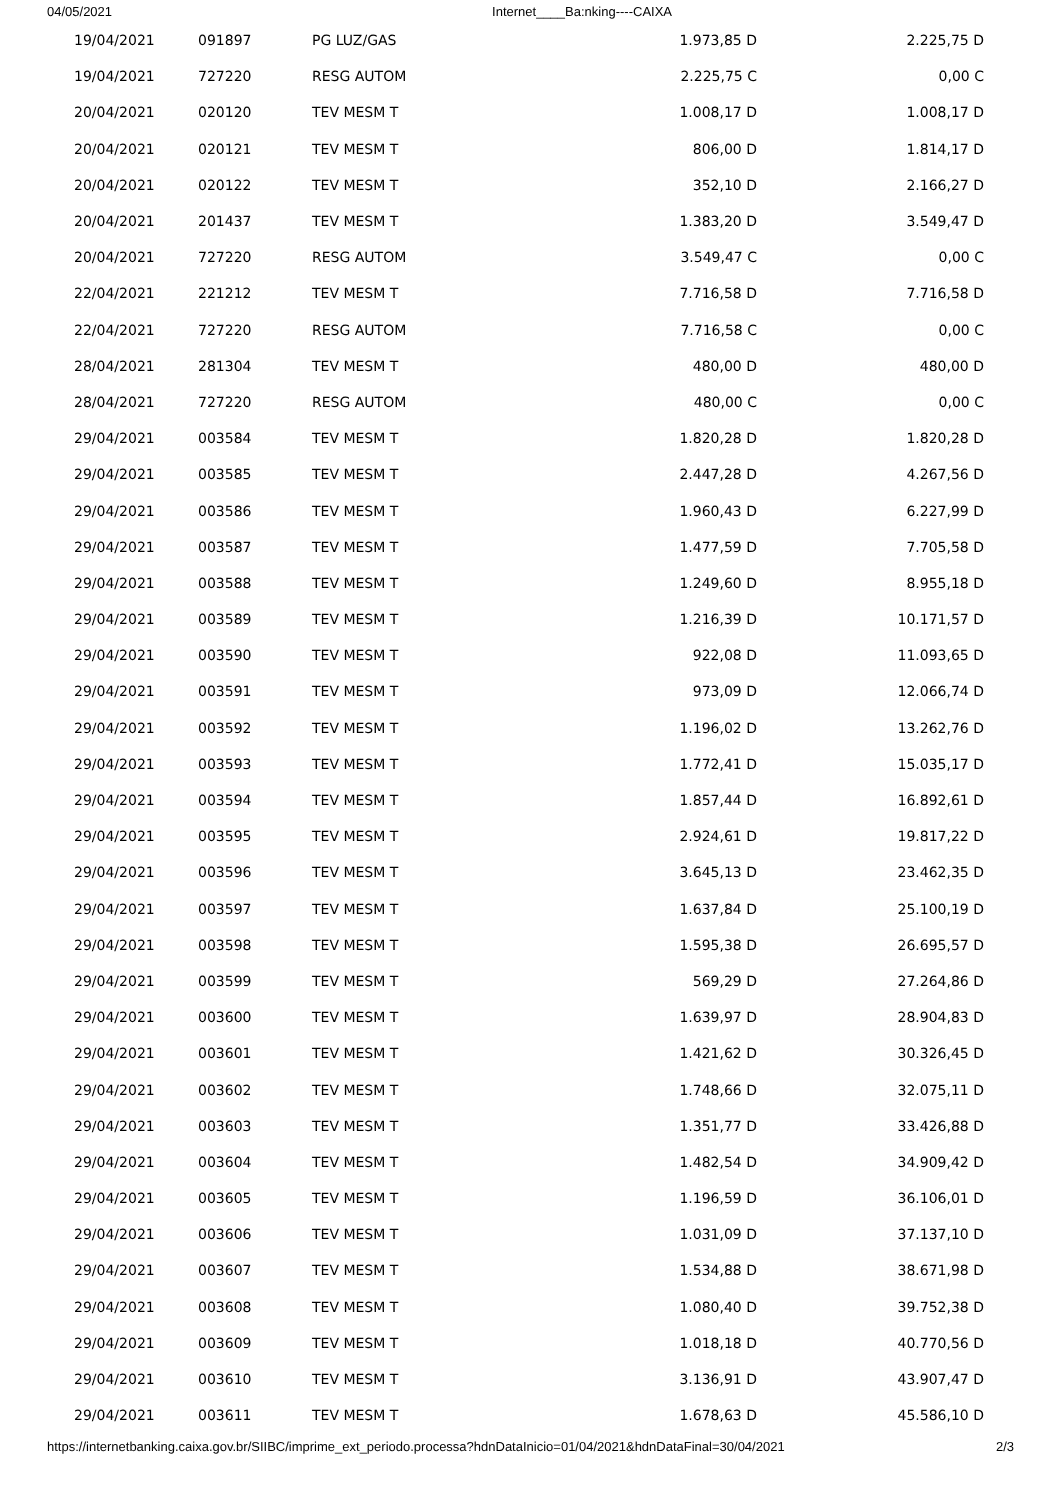04/05/2021 Internet____Ba:nking----CAIXA
| 19/04/2021 | 091897 | PG LUZ/GAS | 1.973,85 D | 2.225,75 D |
| 19/04/2021 | 727220 | RESG AUTOM | 2.225,75 C | 0,00 C |
| 20/04/2021 | 020120 | TEV MESM T | 1.008,17 D | 1.008,17 D |
| 20/04/2021 | 020121 | TEV MESM T | 806,00 D | 1.814,17 D |
| 20/04/2021 | 020122 | TEV MESM T | 352,10 D | 2.166,27 D |
| 20/04/2021 | 201437 | TEV MESM T | 1.383,20 D | 3.549,47 D |
| 20/04/2021 | 727220 | RESG AUTOM | 3.549,47 C | 0,00 C |
| 22/04/2021 | 221212 | TEV MESM T | 7.716,58 D | 7.716,58 D |
| 22/04/2021 | 727220 | RESG AUTOM | 7.716,58 C | 0,00 C |
| 28/04/2021 | 281304 | TEV MESM T | 480,00 D | 480,00 D |
| 28/04/2021 | 727220 | RESG AUTOM | 480,00 C | 0,00 C |
| 29/04/2021 | 003584 | TEV MESM T | 1.820,28 D | 1.820,28 D |
| 29/04/2021 | 003585 | TEV MESM T | 2.447,28 D | 4.267,56 D |
| 29/04/2021 | 003586 | TEV MESM T | 1.960,43 D | 6.227,99 D |
| 29/04/2021 | 003587 | TEV MESM T | 1.477,59 D | 7.705,58 D |
| 29/04/2021 | 003588 | TEV MESM T | 1.249,60 D | 8.955,18 D |
| 29/04/2021 | 003589 | TEV MESM T | 1.216,39 D | 10.171,57 D |
| 29/04/2021 | 003590 | TEV MESM T | 922,08 D | 11.093,65 D |
| 29/04/2021 | 003591 | TEV MESM T | 973,09 D | 12.066,74 D |
| 29/04/2021 | 003592 | TEV MESM T | 1.196,02 D | 13.262,76 D |
| 29/04/2021 | 003593 | TEV MESM T | 1.772,41 D | 15.035,17 D |
| 29/04/2021 | 003594 | TEV MESM T | 1.857,44 D | 16.892,61 D |
| 29/04/2021 | 003595 | TEV MESM T | 2.924,61 D | 19.817,22 D |
| 29/04/2021 | 003596 | TEV MESM T | 3.645,13 D | 23.462,35 D |
| 29/04/2021 | 003597 | TEV MESM T | 1.637,84 D | 25.100,19 D |
| 29/04/2021 | 003598 | TEV MESM T | 1.595,38 D | 26.695,57 D |
| 29/04/2021 | 003599 | TEV MESM T | 569,29 D | 27.264,86 D |
| 29/04/2021 | 003600 | TEV MESM T | 1.639,97 D | 28.904,83 D |
| 29/04/2021 | 003601 | TEV MESM T | 1.421,62 D | 30.326,45 D |
| 29/04/2021 | 003602 | TEV MESM T | 1.748,66 D | 32.075,11 D |
| 29/04/2021 | 003603 | TEV MESM T | 1.351,77 D | 33.426,88 D |
| 29/04/2021 | 003604 | TEV MESM T | 1.482,54 D | 34.909,42 D |
| 29/04/2021 | 003605 | TEV MESM T | 1.196,59 D | 36.106,01 D |
| 29/04/2021 | 003606 | TEV MESM T | 1.031,09 D | 37.137,10 D |
| 29/04/2021 | 003607 | TEV MESM T | 1.534,88 D | 38.671,98 D |
| 29/04/2021 | 003608 | TEV MESM T | 1.080,40 D | 39.752,38 D |
| 29/04/2021 | 003609 | TEV MESM T | 1.018,18 D | 40.770,56 D |
| 29/04/2021 | 003610 | TEV MESM T | 3.136,91 D | 43.907,47 D |
| 29/04/2021 | 003611 | TEV MESM T | 1.678,63 D | 45.586,10 D |
https://internetbanking.caixa.gov.br/SIIBC/imprime_ext_periodo.processa?hdnDataInicio=01/04/2021&hdnDataFinal=30/04/2021 2/3